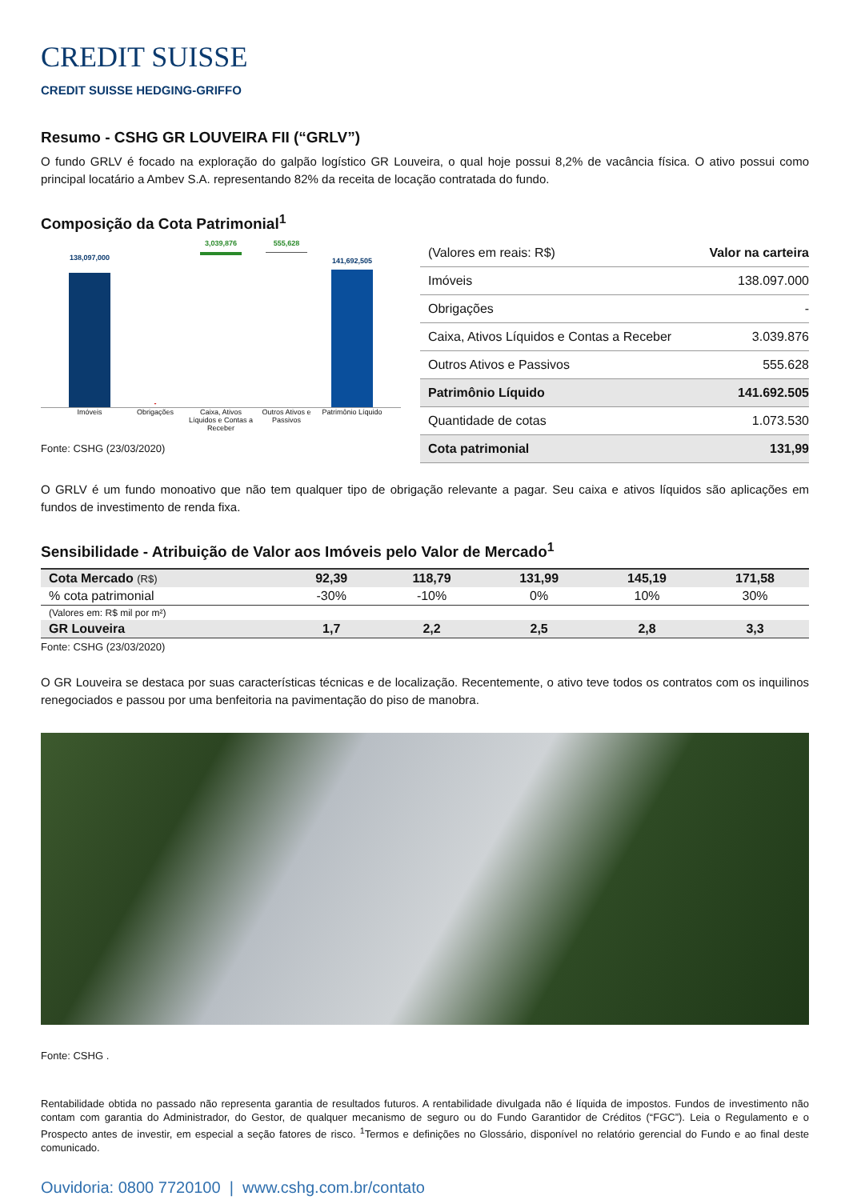CREDIT SUISSE
CREDIT SUISSE HEDGING-GRIFFO
Resumo - CSHG GR LOUVEIRA FII (“GRLV”)
O fundo GRLV é focado na exploração do galpão logístico GR Louveira, o qual hoje possui 8,2% de vacância física. O ativo possui como principal locatário a Ambev S.A. representando 82% da receita de locação contratada do fundo.
Composição da Cota Patrimonial<sup>1</sup>
138,097,000
-
3,039,876
555,628
141,692,505
Imóveis Obrigações Caixa, Ativos Líquidos e Contas a Receber
Outros Ativos e Passivos Patrimônio Líquido
Fonte: CSHG (23/03/2020)
| (Valores em reais: R$) | Valor na carteira |
| Imóveis | 138.097.000 |
| Obrigações | - |
| Caixa, Ativos Líquidos e Contas a Receber | 3.039.876 |
| Outros Ativos e Passivos | 555.628 |
| Patrimônio Líquido | 141.692.505 |
| Quantidade de cotas | 1.073.530 |
| Cota patrimonial | 131,99 |
O GRLV é um fundo monoativo que não tem qualquer tipo de obrigação relevante a pagar. Seu caixa e ativos líquidos são aplicações em fundos de investimento de renda fixa.
Sensibilidade - Atribuição de Valor aos Imóveis pelo Valor de Mercado<sup>1</sup>
| Cota Mercado (R$) | 92,39 | 118,79 | 131,99 | 145,19 | 171,58 |
| % cota patrimonial | -30% | -10% | 0% | 10% | 30% |
| (Valores em: R$ mil por m²) | | | | | |
| GR Louveira | 1,7 | 2,2 | 2,5 | 2,8 | 3,3 |
Fonte: CSHG (23/03/2020)
O GR Louveira se destaca por suas características técnicas e de localização. Recentemente, o ativo teve todos os contratos com os inquilinos renegociados e passou por uma benfeitoria na pavimentação do piso de manobra.
Fonte: CSHG .
Rentabilidade obtida no passado não representa garantia de resultados futuros. A rentabilidade divulgada não é líquida de impostos. Fundos de investimento não contam com garantia do Administrador, do Gestor, de qualquer mecanismo de seguro ou do Fundo Garantidor de Créditos (“FGC”). Leia o Regulamento e o Prospecto antes de investir, em especial a seção fatores de risco. <sup>1</sup>Termos e definições no Glossário, disponível no relatório gerencial do Fundo e ao final deste comunicado.
Ouvidoria: 0800 7720100 | www.cshg.com.br/contato